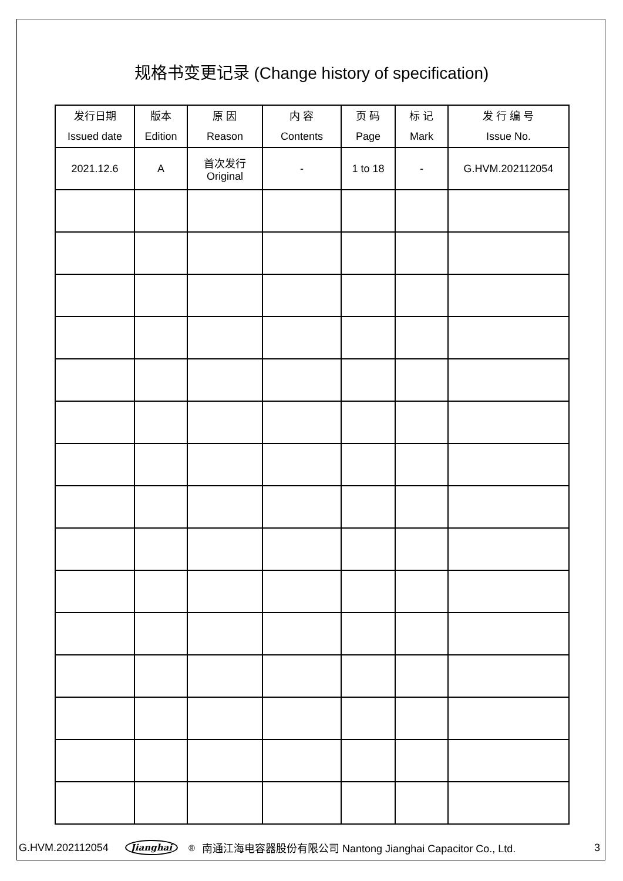规格书变更记录 (Change history of specification)
| 发行日期 Issued date | 版本 Edition | 原 因 Reason | 内 容 Contents | 页 码 Page | 标 记 Mark | 发 行 编 号 Issue No. |
| --- | --- | --- | --- | --- | --- | --- |
| 2021.12.6 | A | 首次发行 Original | - | 1 to 18 | - | G.HVM.202112054 |
G.HVM.202112054 Jianghai<sup>®</sup> 南通江海电容器股份有限公司 Nantong Jianghai Capacitor Co., Ltd. 3